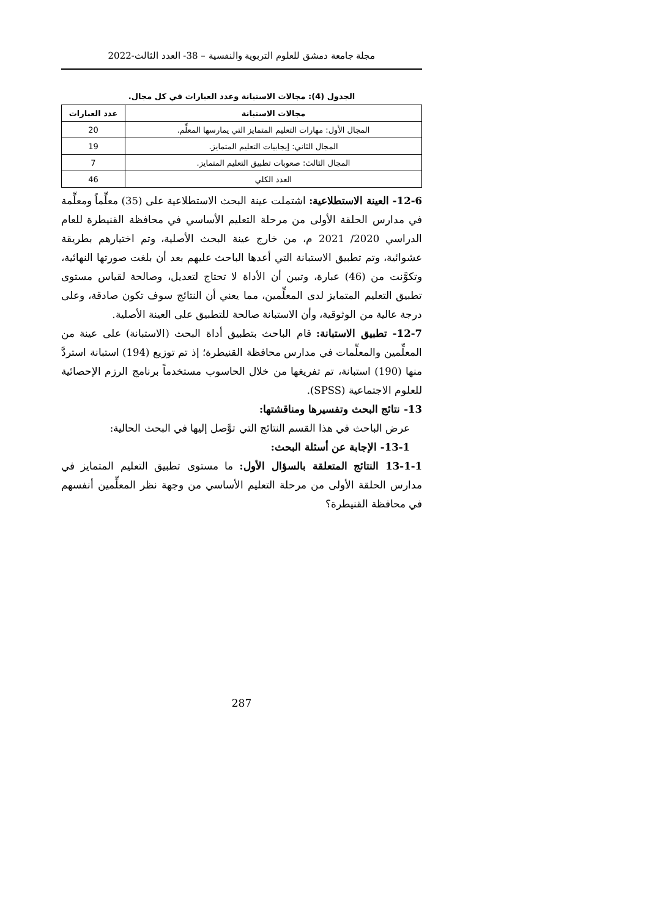مجلة جامعة دمشق للعلوم التربوية والنفسية – 38- العدد الثالث-2022
الجدول (4): مجالات الاستبانة وعدد العبارات في كل مجال.
| مجالات الاستبانة | عدد العبارات |
| --- | --- |
| المجال الأول: مهارات التعليم المتمايز التي يمارسها المعلِّم. | 20 |
| المجال الثاني: إيجابيات التعليم المتمايز. | 19 |
| المجال الثالث: صعوبات تطبيق التعليم المتمايز. | 7 |
| العدد الكلي | 46 |
12-6- العينة الاستطلاعية: اشتملت عينة البحث الاستطلاعية على (35) معلِّماً ومعلِّمة في مدارس الحلقة الأولى من مرحلة التعليم الأساسي في محافظة القنيطرة للعام الدراسي 2020/ 2021 م، من خارج عينة البحث الأصلية، وتم اختيارهم بطريقة عشوائية، وتم تطبيق الاستبانة التي أعدها الباحث عليهم بعد أن بلغت صورتها النهائية، وتكوَّنت من (46) عبارة، وتبين أن الأداة لا تحتاج لتعديل، وصالحة لقياس مستوى تطبيق التعليم المتمايز لدى المعلِّمين، مما يعني أن النتائج سوف تكون صادقة، وعلى درجة عالية من الوثوقية، وأن الاستبانة صالحة للتطبيق على العينة الأصلية.
12-7- تطبيق الاستبانة: قام الباحث بتطبيق أداة البحث (الاستبانة) على عينة من المعلِّمين والمعلِّمات في مدارس محافظة القنيطرة؛ إذ تم توزيع (194) استبانة استردَّ منها (190) استبانة، تم تفريغها من خلال الحاسوب مستخدماً برنامج الرزم الإحصائية للعلوم الاجتماعية (SPSS).
13- نتائج البحث وتفسيرها ومناقشتها:
عرض الباحث في هذا القسم النتائج التي توَّصل إليها في البحث الحالية:
13-1- الإجابة عن أسئلة البحث:
13-1-1 النتائج المتعلقة بالسؤال الأول: ما مستوى تطبيق التعليم المتمايز في مدارس الحلقة الأولى من مرحلة التعليم الأساسي من وجهة نظر المعلِّمين أنفسهم في محافظة القنيطرة؟
287